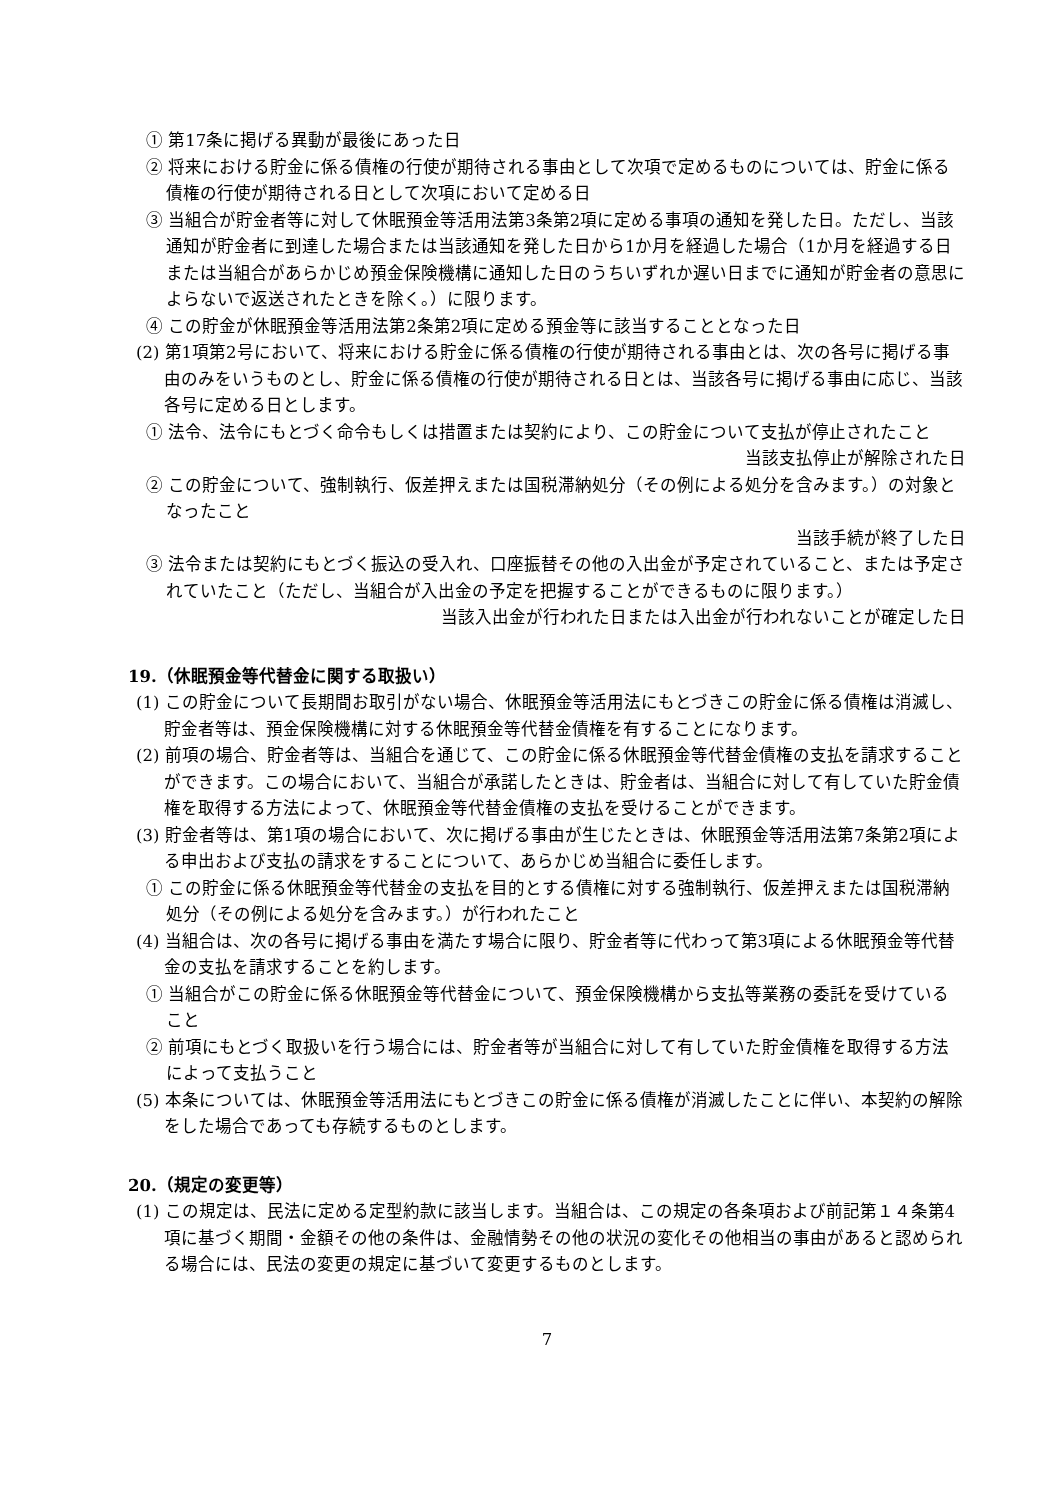① 第17条に掲げる異動が最後にあった日
② 将来における貯金に係る債権の行使が期待される事由として次項で定めるものについては、貯金に係る債権の行使が期待される日として次項において定める日
③ 当組合が貯金者等に対して休眠預金等活用法第3条第2項に定める事項の通知を発した日。ただし、当該通知が貯金者に到達した場合または当該通知を発した日から1か月を経過した場合（1か月を経過する日または当組合があらかじめ預金保険機構に通知した日のうちいずれか遅い日までに通知が貯金者の意思によらないで返送されたときを除く。）に限ります。
④ この貯金が休眠預金等活用法第2条第2項に定める預金等に該当することとなった日
(2) 第1項第2号において、将来における貯金に係る債権の行使が期待される事由とは、次の各号に掲げる事由のみをいうものとし、貯金に係る債権の行使が期待される日とは、当該各号に掲げる事由に応じ、当該各号に定める日とします。
① 法令、法令にもとづく命令もしくは措置または契約により、この貯金について支払が停止されたこと
当該支払停止が解除された日
② この貯金について、強制執行、仮差押えまたは国税滞納処分（その例による処分を含みます。）の対象となったこと
当該手続が終了した日
③ 法令または契約にもとづく振込の受入れ、口座振替その他の入出金が予定されていること、または予定されていたこと（ただし、当組合が入出金の予定を把握することができるものに限ります。）
当該入出金が行われた日または入出金が行われないことが確定した日
19.（休眠預金等代替金に関する取扱い）
(1) この貯金について長期間お取引がない場合、休眠預金等活用法にもとづきこの貯金に係る債権は消滅し、貯金者等は、預金保険機構に対する休眠預金等代替金債権を有することになります。
(2) 前項の場合、貯金者等は、当組合を通じて、この貯金に係る休眠預金等代替金債権の支払を請求することができます。この場合において、当組合が承諾したときは、貯金者は、当組合に対して有していた貯金債権を取得する方法によって、休眠預金等代替金債権の支払を受けることができます。
(3) 貯金者等は、第1項の場合において、次に掲げる事由が生じたときは、休眠預金等活用法第7条第2項による申出および支払の請求をすることについて、あらかじめ当組合に委任します。
① この貯金に係る休眠預金等代替金の支払を目的とする債権に対する強制執行、仮差押えまたは国税滞納処分（その例による処分を含みます。）が行われたこと
(4) 当組合は、次の各号に掲げる事由を満たす場合に限り、貯金者等に代わって第3項による休眠預金等代替金の支払を請求することを約します。
① 当組合がこの貯金に係る休眠預金等代替金について、預金保険機構から支払等業務の委託を受けていること
② 前項にもとづく取扱いを行う場合には、貯金者等が当組合に対して有していた貯金債権を取得する方法によって支払うこと
(5) 本条については、休眠預金等活用法にもとづきこの貯金に係る債権が消滅したことに伴い、本契約の解除をした場合であっても存続するものとします。
20.（規定の変更等）
(1) この規定は、民法に定める定型約款に該当します。当組合は、この規定の各条項および前記第１４条第4項に基づく期間・金額その他の条件は、金融情勢その他の状況の変化その他相当の事由があると認められる場合には、民法の変更の規定に基づいて変更するものとします。
7